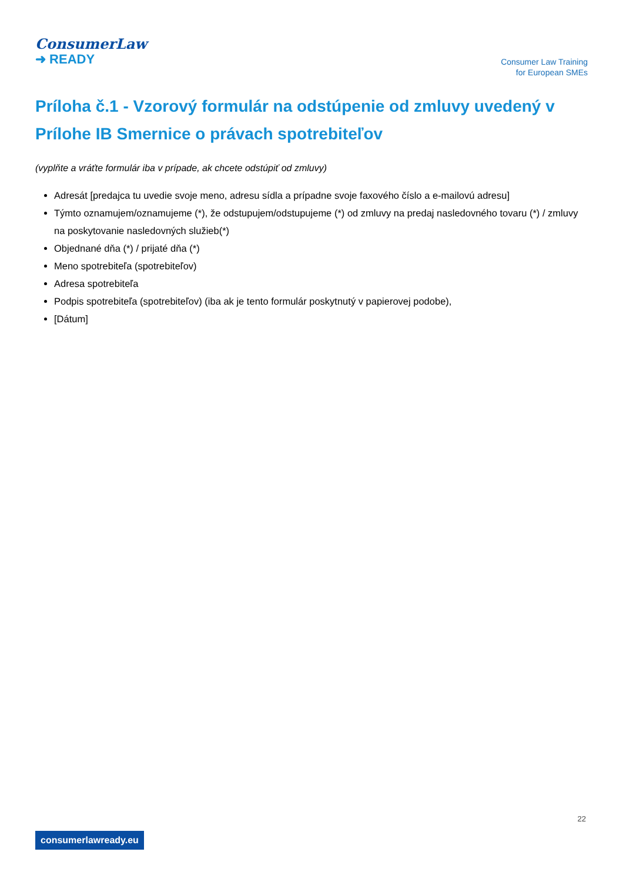ConsumerLaw
➜ READY
Consumer Law Training
for European SMEs
Príloha č.1 - Vzorový formulár na odstúpenie od zmluvy uvedený v Prílohe IB Smernice o právach spotrebiteľov
(vyplňte a vráťte formulár iba v prípade, ak chcete odstúpiť od zmluvy)
Adresát [predajca tu uvedie svoje meno, adresu sídla a prípadne svoje faxového číslo a e-mailovú adresu]
Týmto oznamujem/oznamujeme (*), že odstupujem/odstupujeme (*) od zmluvy na predaj nasledovného tovaru (*) / zmluvy na poskytovanie nasledovných služieb(*)
Objednané dňa (*) / prijaté dňa (*)
Meno spotrebiteľa (spotrebiteľov)
Adresa spotrebiteľa
Podpis spotrebiteľa (spotrebiteľov) (iba ak je tento formulár poskytnutý v papierovej podobe),
[Dátum]
22
consumerlawready.eu